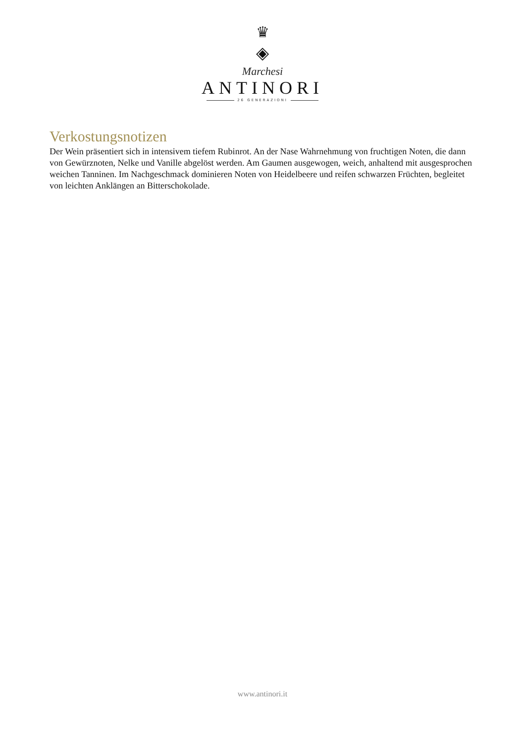♛
◈
Marchesi
ANTINORI
26 GENERAZIONI
Verkostungsnotizen
Der Wein präsentiert sich in intensivem tiefem Rubinrot. An der Nase Wahrnehmung von fruchtigen Noten, die dann von Gewürznoten, Nelke und Vanille abgelöst werden. Am Gaumen ausgewogen, weich, anhaltend mit ausgesprochen weichen Tanninen. Im Nachgeschmack dominieren Noten von Heidelbeere und reifen schwarzen Früchten, begleitet von leichten Anklängen an Bitterschokolade.
www.antinori.it